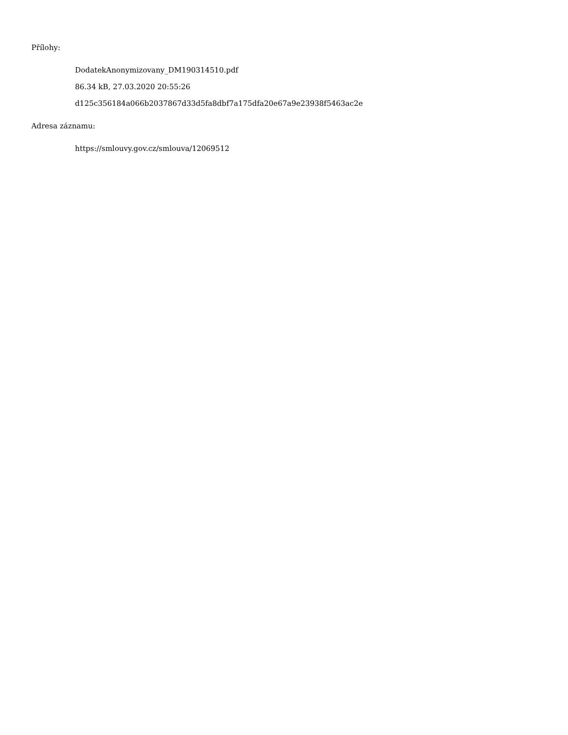Přílohy:
DodatekAnonymizovany_DM190314510.pdf
86.34 kB, 27.03.2020 20:55:26
d125c356184a066b2037867d33d5fa8dbf7a175dfa20e67a9e23938f5463ac2e
Adresa záznamu:
https://smlouvy.gov.cz/smlouva/12069512